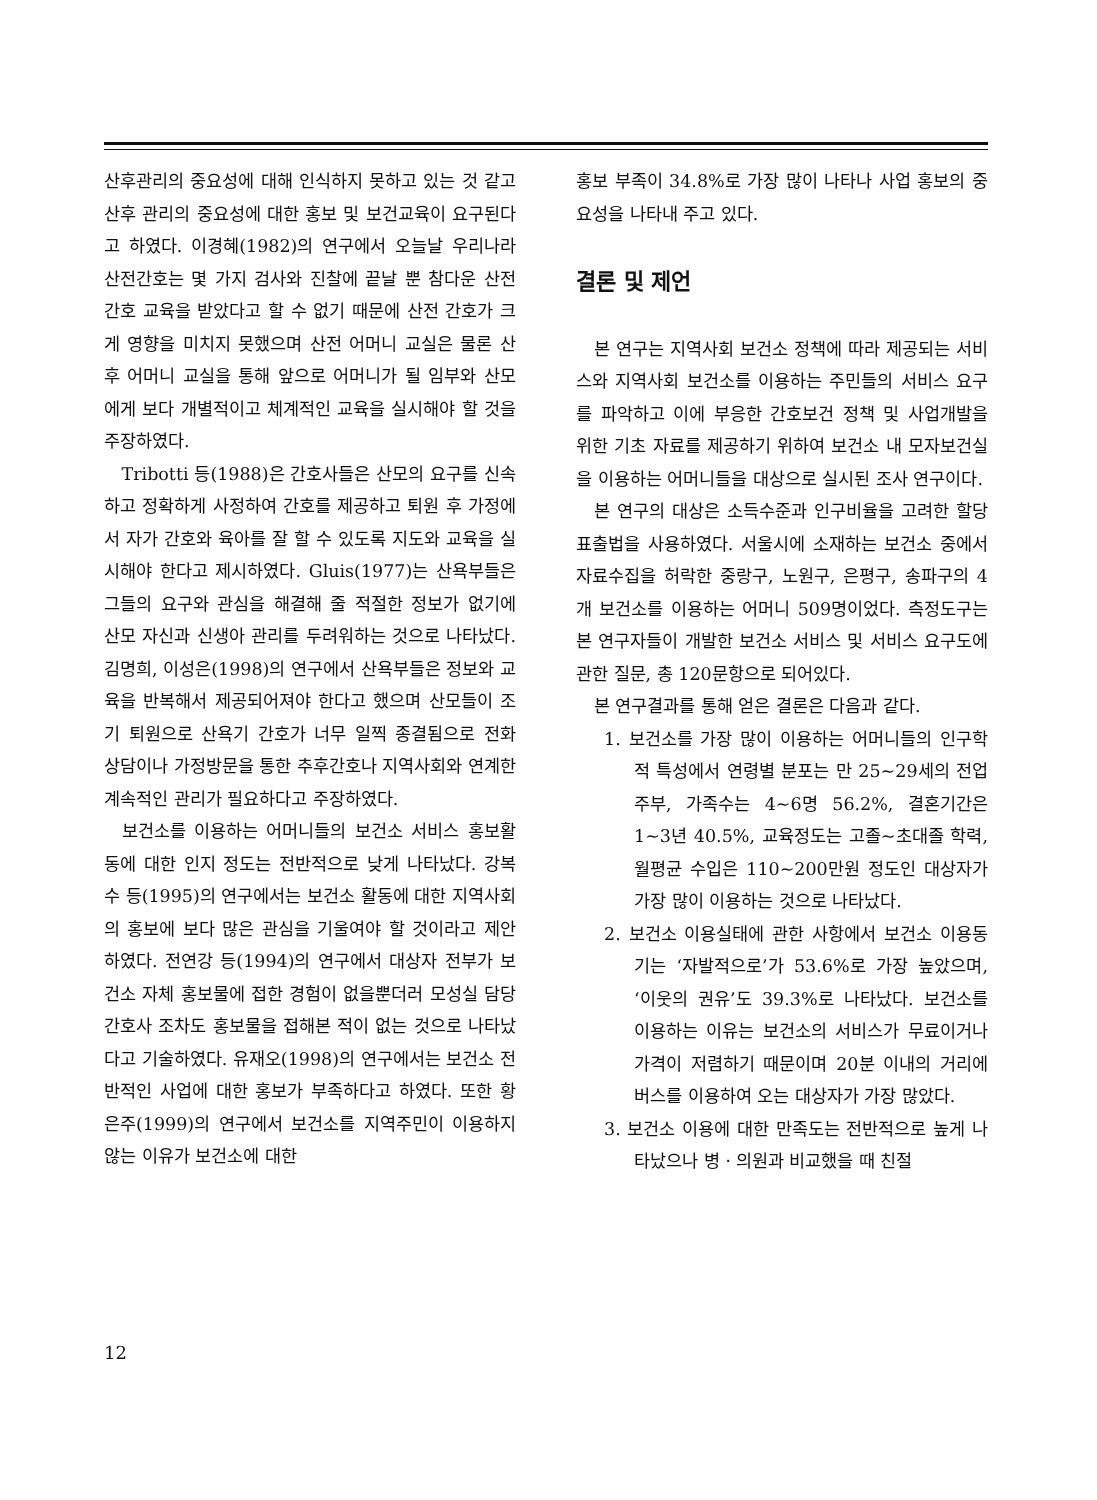산후관리의 중요성에 대해 인식하지 못하고 있는 것 같고 산후 관리의 중요성에 대한 홍보 및 보건교육이 요구된다고 하였다. 이경혜(1982)의 연구에서 오늘날 우리나라 산전간호는 몇 가지 검사와 진찰에 끝날 뿐 참다운 산전간호 교육을 받았다고 할 수 없기 때문에 산전 간호가 크게 영향을 미치지 못했으며 산전 어머니 교실은 물론 산후 어머니 교실을 통해 앞으로 어머니가 될 임부와 산모에게 보다 개별적이고 체계적인 교육을 실시해야 할 것을 주장하였다.
Tribotti 등(1988)은 간호사들은 산모의 요구를 신속하고 정확하게 사정하여 간호를 제공하고 퇴원 후 가정에서 자가 간호와 육아를 잘 할 수 있도록 지도와 교육을 실시해야 한다고 제시하였다. Gluis(1977)는 산욕부들은 그들의 요구와 관심을 해결해 줄 적절한 정보가 없기에 산모 자신과 신생아 관리를 두려워하는 것으로 나타났다. 김명희, 이성은(1998)의 연구에서 산욕부들은 정보와 교육을 반복해서 제공되어져야 한다고 했으며 산모들이 조기 퇴원으로 산욕기 간호가 너무 일찍 종결됨으로 전화 상담이나 가정방문을 통한 추후간호나 지역사회와 연계한 계속적인 관리가 필요하다고 주장하였다.
보건소를 이용하는 어머니들의 보건소 서비스 홍보활동에 대한 인지 정도는 전반적으로 낮게 나타났다. 강복수 등(1995)의 연구에서는 보건소 활동에 대한 지역사회의 홍보에 보다 많은 관심을 기울여야 할 것이라고 제안하였다. 전연강 등(1994)의 연구에서 대상자 전부가 보건소 자체 홍보물에 접한 경험이 없을뿐더러 모성실 담당간호사 조차도 홍보물을 접해본 적이 없는 것으로 나타났다고 기술하였다. 유재오(1998)의 연구에서는 보건소 전반적인 사업에 대한 홍보가 부족하다고 하였다. 또한 황은주(1999)의 연구에서 보건소를 지역주민이 이용하지 않는 이유가 보건소에 대한
홍보 부족이 34.8%로 가장 많이 나타나 사업 홍보의 중요성을 나타내 주고 있다.
결론 및 제언
본 연구는 지역사회 보건소 정책에 따라 제공되는 서비스와 지역사회 보건소를 이용하는 주민들의 서비스 요구를 파악하고 이에 부응한 간호보건 정책 및 사업개발을 위한 기초 자료를 제공하기 위하여 보건소 내 모자보건실을 이용하는 어머니들을 대상으로 실시된 조사 연구이다.
본 연구의 대상은 소득수준과 인구비율을 고려한 할당 표출법을 사용하였다. 서울시에 소재하는 보건소 중에서 자료수집을 허락한 중랑구, 노원구, 은평구, 송파구의 4개 보건소를 이용하는 어머니 509명이었다. 측정도구는 본 연구자들이 개발한 보건소 서비스 및 서비스 요구도에 관한 질문, 총 120문항으로 되어있다.
본 연구결과를 통해 얻은 결론은 다음과 같다.
1. 보건소를 가장 많이 이용하는 어머니들의 인구학적 특성에서 연령별 분포는 만 25∼29세의 전업주부, 가족수는 4∼6명 56.2%, 결혼기간은 1∼3년 40.5%, 교육정도는 고졸~초대졸 학력, 월평균 수입은 110∼200만원 정도인 대상자가 가장 많이 이용하는 것으로 나타났다.
2. 보건소 이용실태에 관한 사항에서 보건소 이용동기는 ‘자발적으로’가 53.6%로 가장 높았으며, ‘이웃의 권유’도 39.3%로 나타났다. 보건소를 이용하는 이유는 보건소의 서비스가 무료이거나 가격이 저렴하기 때문이며 20분 이내의 거리에 버스를 이용하여 오는 대상자가 가장 많았다.
3. 보건소 이용에 대한 만족도는 전반적으로 높게 나타났으나 병ㆍ의원과 비교했을 때 친절
12